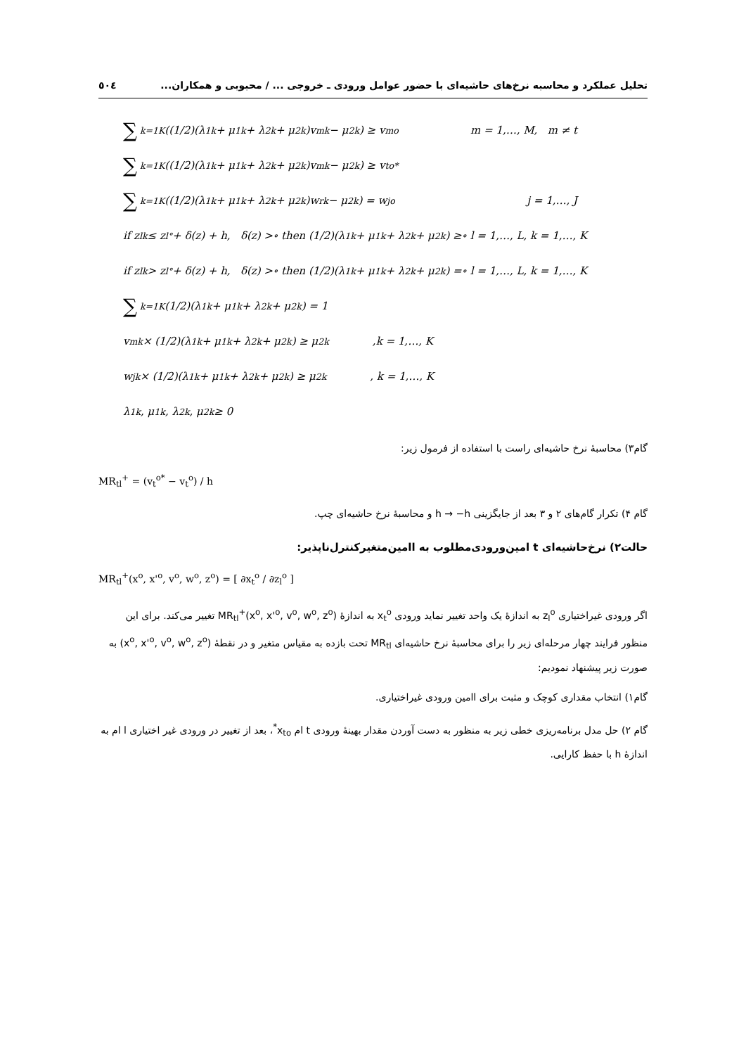تحلیل عملکرد و محاسبه نرخ‌های حاشیه‌ای با حضور عوامل ورودی ـ خروجی ... / محبوبی و همکاران... ٥٠٤
∑<sub>k=1</sub><sup>K</sup>((1/2)(λ<sub>1</sub><sup>k</sup> + μ<sub>1</sub><sup>k</sup> + λ<sub>2</sub><sup>k</sup> + μ<sub>2</sub><sup>k</sup>)v<sub>m</sub><sup>k</sup> − μ<sub>2</sub><sup>k</sup>) ≥ v<sub>m</sub><sup>o</sup> m = 1,…, M, m ≠ t
∑<sub>k=1</sub><sup>K</sup>((1/2)(λ<sub>1</sub><sup>k</sup> + μ<sub>1</sub><sup>k</sup> + λ<sub>2</sub><sup>k</sup> + μ<sub>2</sub><sup>k</sup>)v<sub>m</sub><sup>k</sup> − μ<sub>2</sub><sup>k</sup>) ≥ v<sub>t</sub><sup>o*</sup>
∑<sub>k=1</sub><sup>K</sup>((1/2)(λ<sub>1</sub><sup>k</sup> + μ<sub>1</sub><sup>k</sup> + λ<sub>2</sub><sup>k</sup> + μ<sub>2</sub><sup>k</sup>)w<sub>r</sub><sup>k</sup> − μ<sub>2</sub><sup>k</sup>) = w<sub>j</sub><sup>o</sup> j = 1,…, J
if z<sub>l</sub><sup>k</sup> ≤ z<sub>l</sub><sup>°</sup> + δ(z) + h, δ(z) >∘ then (1/2)(λ<sub>1</sub><sup>k</sup> + μ<sub>1</sub><sup>k</sup> + λ<sub>2</sub><sup>k</sup> + μ<sub>2</sub><sup>k</sup>) ≥∘ l = 1,…, L, k = 1,…, K
if z<sub>l</sub><sup>k</sup> > z<sub>l</sub><sup>°</sup> + δ(z) + h, δ(z) >∘ then (1/2)(λ<sub>1</sub><sup>k</sup> + μ<sub>1</sub><sup>k</sup> + λ<sub>2</sub><sup>k</sup> + μ<sub>2</sub><sup>k</sup>) =∘ l = 1,…, L, k = 1,…, K
∑<sub>k=1</sub><sup>K</sup>(1/2)(λ<sub>1</sub><sup>k</sup> + μ<sub>1</sub><sup>k</sup> + λ<sub>2</sub><sup>k</sup> + μ<sub>2</sub><sup>k</sup>) = 1
v<sub>m</sub><sup>k</sup> × (1/2)(λ<sub>1</sub><sup>k</sup> + μ<sub>1</sub><sup>k</sup> + λ<sub>2</sub><sup>k</sup> + μ<sub>2</sub><sup>k</sup>) ≥ μ<sub>2</sub><sup>k</sup> ,k = 1,…, K
w<sub>j</sub><sup>k</sup> × (1/2)(λ<sub>1</sub><sup>k</sup> + μ<sub>1</sub><sup>k</sup> + λ<sub>2</sub><sup>k</sup> + μ<sub>2</sub><sup>k</sup>) ≥ μ<sub>2</sub><sup>k</sup> , k = 1,…, K
λ<sub>1</sub><sup>k</sup>, μ<sub>1</sub><sup>k</sup>, λ<sub>2</sub><sup>k</sup>, μ<sub>2</sub><sup>k</sup> ≥ 0
گام۳) محاسبهٔ نرخ حاشیه‌ای راست با استفاده از فرمول زیر:
MR<sub>tl</sub><sup>+</sup> = (v<sub>t</sub><sup>o*</sup> − v<sub>t</sub><sup>o</sup>) / h
گام ۴) تکرار گام‌های ۲ و ۳ بعد از جایگزینی h → −h و محاسبهٔ نرخ حاشیه‌ای چپ.
حالت۲) نرخ‌حاشیه‌ای t امین‌ورودی‌مطلوب به l‌امین‌متغیرکنترل‌ناپذیر:
MR<sub>tl</sub><sup>+</sup>(x<sup>o</sup>, x'<sup>o</sup>, v<sup>o</sup>, w<sup>o</sup>, z<sup>o</sup>) = [ ∂x<sub>t</sub><sup>o</sup> / ∂z<sub>l</sub><sup>o</sup> ]
اگر ورودی غیراختیاری z<sub>l</sub><sup>o</sup> به اندازهٔ یک واحد تغییر نماید ورودی x<sub>t</sub><sup>o</sup> به اندازهٔ MR<sub>tl</sub><sup>+</sup>(x<sup>o</sup>, x'<sup>o</sup>, v<sup>o</sup>, w<sup>o</sup>, z<sup>o</sup>) تغییر می‌کند. برای این منظور فرایند چهار مرحله‌ای زیر را برای محاسبهٔ نرخ حاشیه‌ای MR<sub>tl</sub> تحت بازده به مقیاس متغیر و در نقطهٔ (x<sup>o</sup>, x'<sup>o</sup>, v<sup>o</sup>, w<sup>o</sup>, z<sup>o</sup>) به صورت زیر پیشنهاد نمودیم:
گام۱) انتخاب مقداری کوچک و مثبت برای l‌امین ورودی غیراختیاری.
گام ۲) حل مدل برنامه‌ریزی خطی زیر به منظور به دست آوردن مقدار بهینهٔ ورودی t ام x<sub>to</sub><sup>*</sup>، بعد از تغییر در ورودی غیر اختیاری l ام به اندازهٔ h با حفظ کارایی.